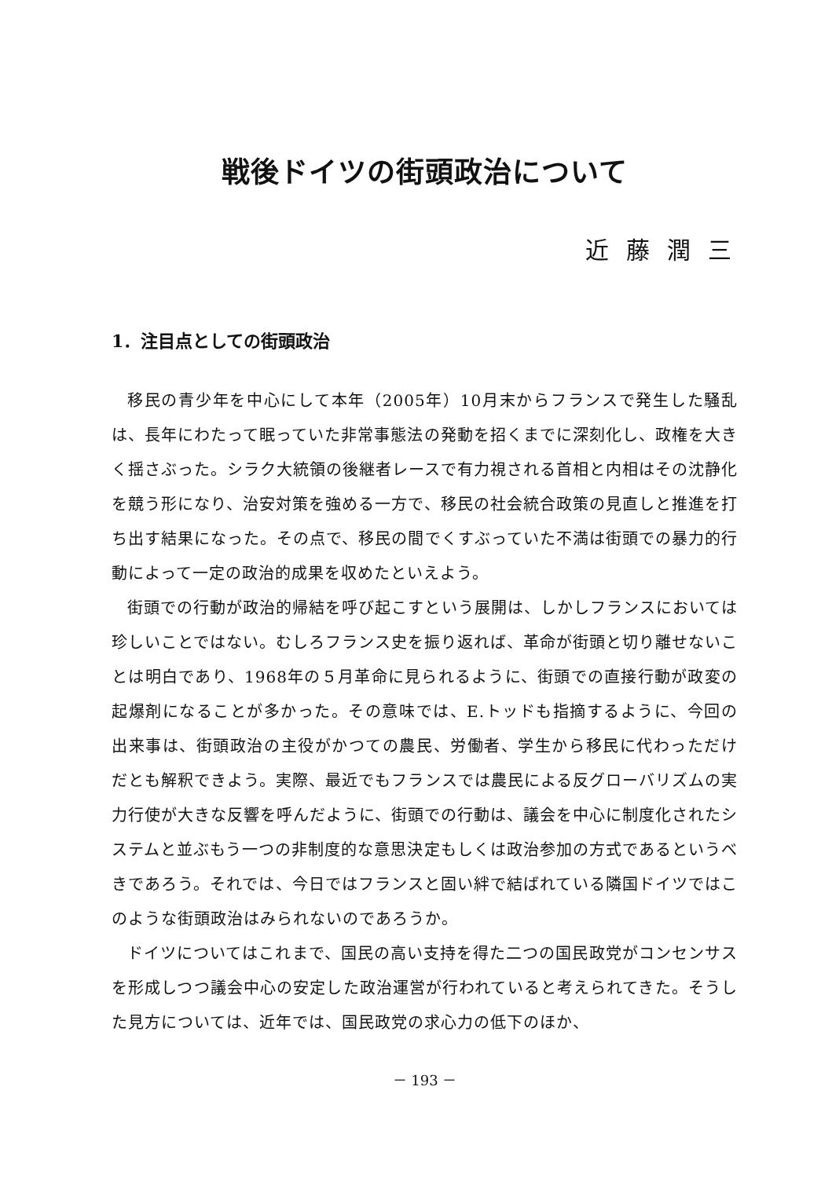戦後ドイツの街頭政治について
近藤潤三
1．注目点としての街頭政治
移民の青少年を中心にして本年（2005年）10月末からフランスで発生した騒乱は、長年にわたって眠っていた非常事態法の発動を招くまでに深刻化し、政権を大きく揺さぶった。シラク大統領の後継者レースで有力視される首相と内相はその沈静化を競う形になり、治安対策を強める一方で、移民の社会統合政策の見直しと推進を打ち出す結果になった。その点で、移民の間でくすぶっていた不満は街頭での暴力的行動によって一定の政治的成果を収めたといえよう。
街頭での行動が政治的帰結を呼び起こすという展開は、しかしフランスにおいては珍しいことではない。むしろフランス史を振り返れば、革命が街頭と切り離せないことは明白であり、1968年の５月革命に見られるように、街頭での直接行動が政変の起爆剤になることが多かった。その意味では、E.トッドも指摘するように、今回の出来事は、街頭政治の主役がかつての農民、労働者、学生から移民に代わっただけだとも解釈できよう。実際、最近でもフランスでは農民による反グローバリズムの実力行使が大きな反響を呼んだように、街頭での行動は、議会を中心に制度化されたシステムと並ぶもう一つの非制度的な意思決定もしくは政治参加の方式であるというべきであろう。それでは、今日ではフランスと固い絆で結ばれている隣国ドイツではこのような街頭政治はみられないのであろうか。
ドイツについてはこれまで、国民の高い支持を得た二つの国民政党がコンセンサスを形成しつつ議会中心の安定した政治運営が行われていると考えられてきた。そうした見方については、近年では、国民政党の求心力の低下のほか、
－ 193 －